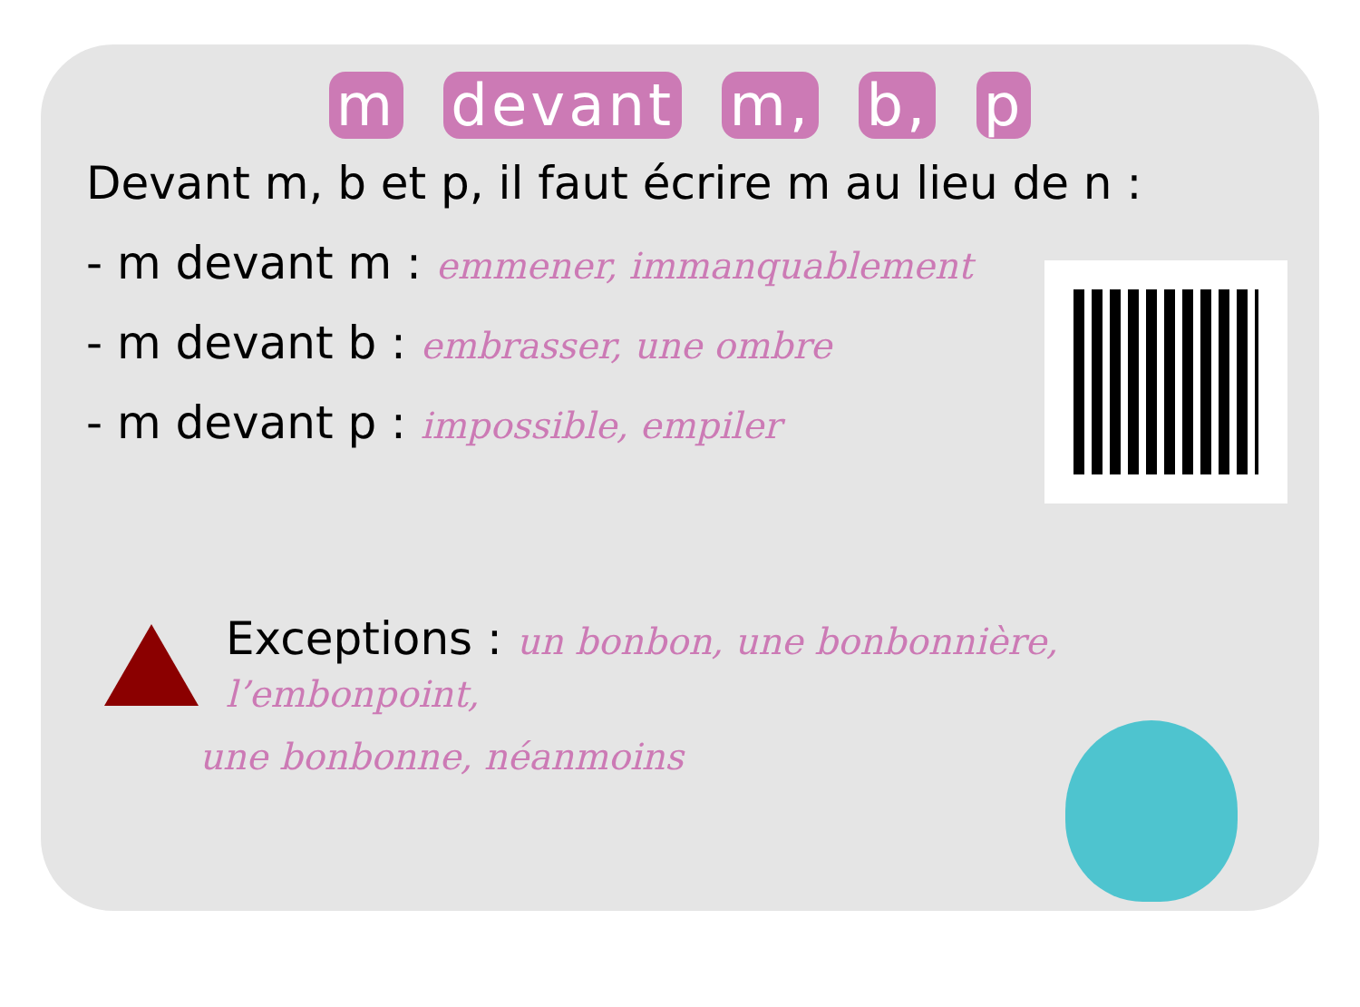m devant m, b, p
Devant m, b et p, il faut écrire m au lieu de n :
- m devant m : emmener, immanquablement
- m devant b : embrasser, une ombre
- m devant p : impossible, empiler
Exceptions : un bonbon, une bonbonnière, l’embonpoint,
une bonbonne, néanmoins